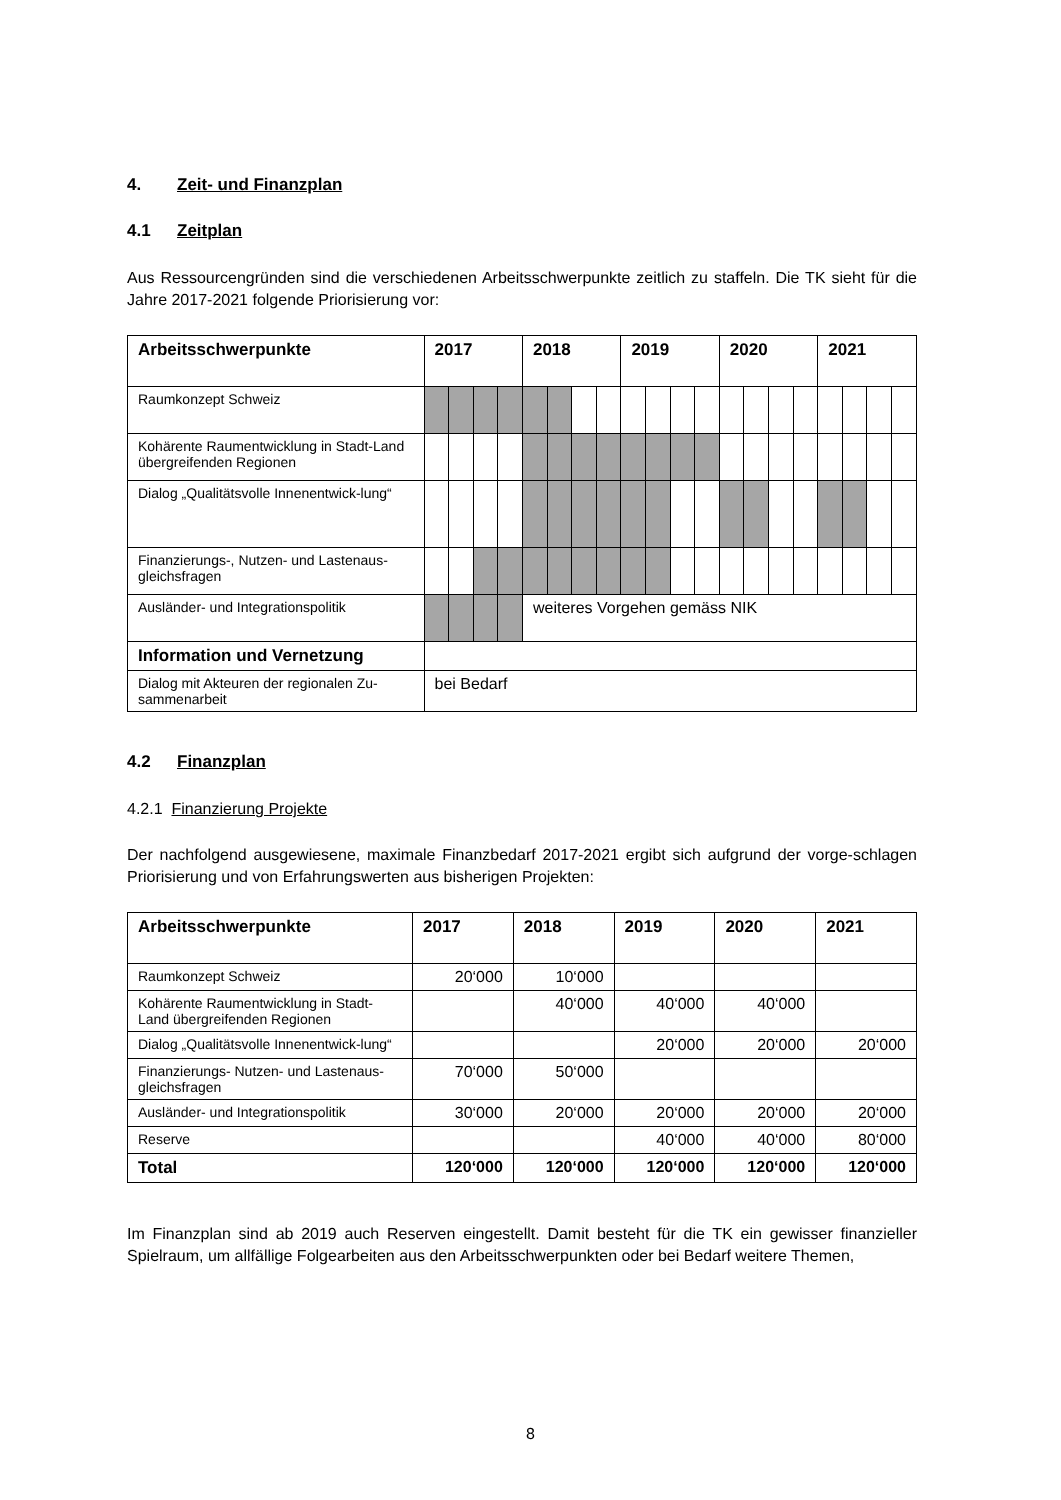4. Zeit- und Finanzplan
4.1 Zeitplan
Aus Ressourcengründen sind die verschiedenen Arbeitsschwerpunkte zeitlich zu staffeln. Die TK sieht für die Jahre 2017-2021 folgende Priorisierung vor:
| Arbeitsschwerpunkte | 2017 | | | | 2018 | | | | 2019 | | | | 2020 | | | | 2021 | | | |
| --- | --- | --- | --- | --- | --- | --- | --- | --- | --- | --- | --- | --- | --- | --- | --- | --- | --- | --- | --- | --- |
| Raumkonzept Schweiz | | | | | | | | | | | | | | | | | | | | |
| Kohärente Raumentwicklung in Stadt-Land übergreifenden Regionen | | | | | | | | | | | | | | | | | | | | |
| Dialog „Qualitätsvolle Innenentwick-lung“ | | | | | | | | | | | | | | | | | | | | |
| Finanzierungs-, Nutzen- und Lastenaus-gleichsfragen | | | | | | | | | | | | | | | | | | | | |
| Ausländer- und Integrationspolitik | | | | | weiteres Vorgehen gemäss NIK | | | | | | | | | | | | | | | |
| Information und Vernetzung | | | | | | | | | | | | | | | | | | | | |
| Dialog mit Akteuren der regionalen Zu-sammenarbeit | bei Bedarf | | | | | | | | | | | | | | | | | | | |
4.2 Finanzplan
4.2.1 Finanzierung Projekte
Der nachfolgend ausgewiesene, maximale Finanzbedarf 2017-2021 ergibt sich aufgrund der vorge-schlagen Priorisierung und von Erfahrungswerten aus bisherigen Projekten:
| Arbeitsschwerpunkte | 2017 | 2018 | 2019 | 2020 | 2021 |
| --- | --- | --- | --- | --- | --- |
| Raumkonzept Schweiz | 20‘000 | 10‘000 | | | |
| Kohärente Raumentwicklung in Stadt-Land übergreifenden Regionen | | 40‘000 | 40‘000 | 40‘000 | |
| Dialog „Qualitätsvolle Innenentwick-lung“ | | | 20‘000 | 20‘000 | 20‘000 |
| Finanzierungs- Nutzen- und Lastenaus-gleichsfragen | 70‘000 | 50‘000 | | | |
| Ausländer- und Integrationspolitik | 30‘000 | 20‘000 | 20‘000 | 20‘000 | 20‘000 |
| Reserve | | | 40‘000 | 40‘000 | 80‘000 |
| Total | 120‘000 | 120‘000 | 120‘000 | 120‘000 | 120‘000 |
Im Finanzplan sind ab 2019 auch Reserven eingestellt. Damit besteht für die TK ein gewisser finanzieller Spielraum, um allfällige Folgearbeiten aus den Arbeitsschwerpunkten oder bei Bedarf weitere Themen,
8